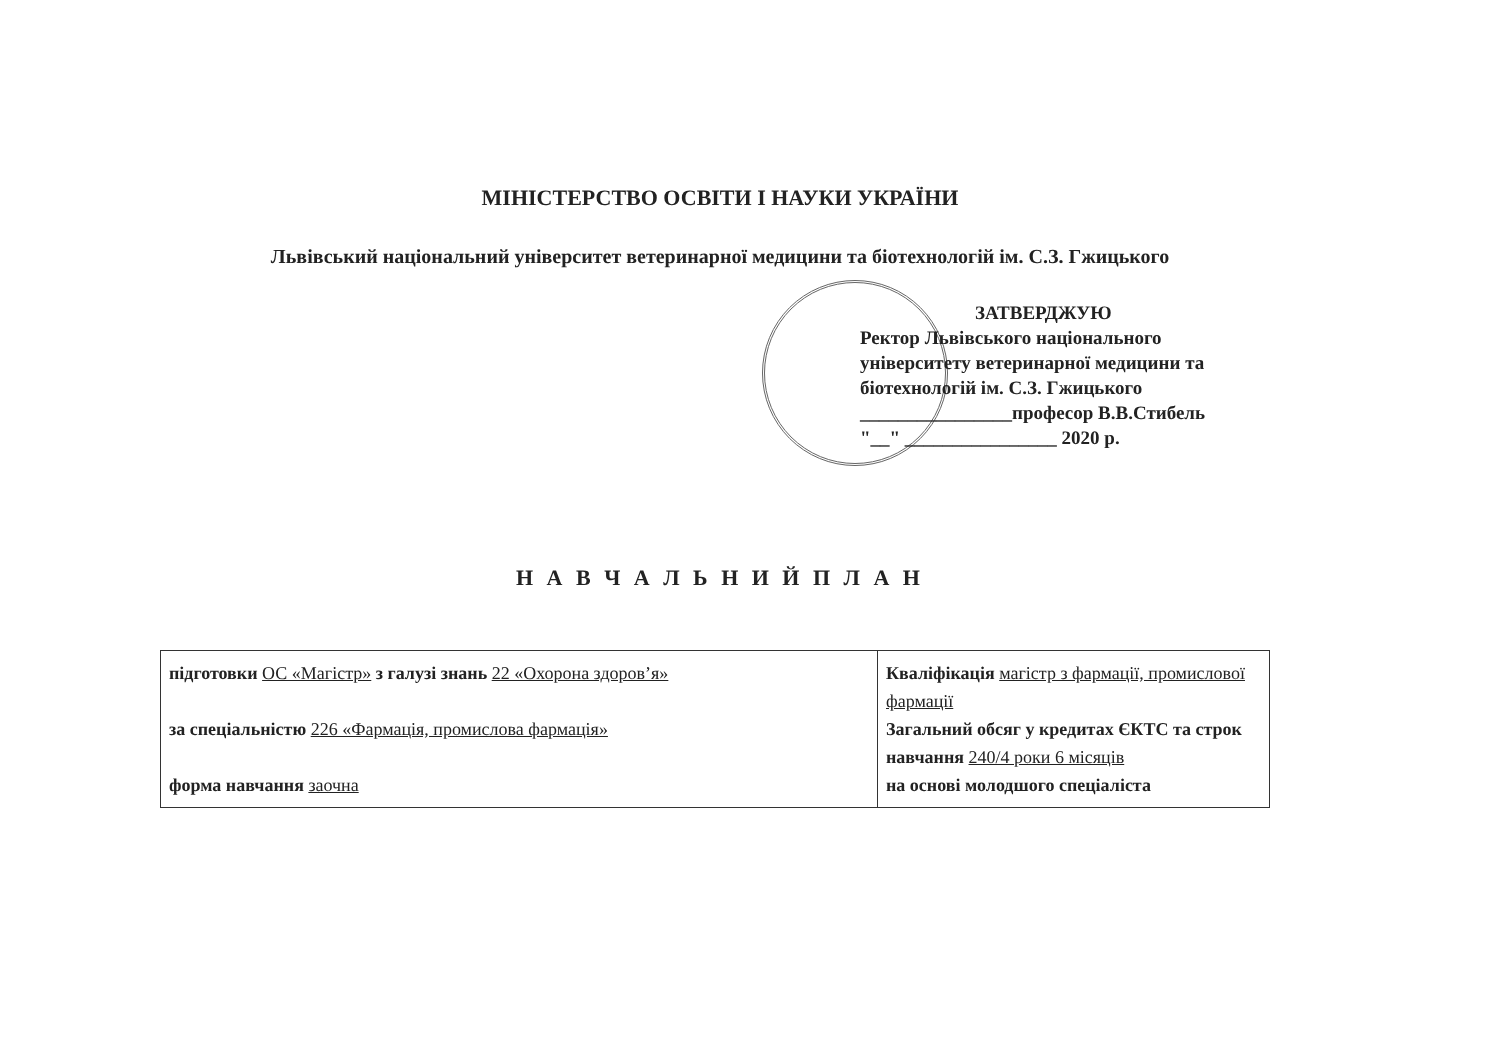МІНІСТЕРСТВО ОСВІТИ І НАУКИ УКРАЇНИ
Львівський національний університет ветеринарної медицини та біотехнологій ім. С.З. Гжицького
ЗАТВЕРДЖУЮ
Ректор Львівського національного
університету ветеринарної медицини та
біотехнологій ім. С.З. Гжицького
________________професор В.В.Стибель
"__" ________________ 2020 р.
Н А В Ч А Л Ь Н И Й П Л А Н
| підготовки ОС «Магістр» з галузі знань 22 «Охорона здоров’я» за спеціальністю 226 «Фармація, промислова фармація» форма навчання заочна | Кваліфікація магістр з фармації, промислової фармації Загальний обсяг у кредитах ЄКТС та строк навчання 240/4 роки 6 місяців на основі молодшого спеціаліста |